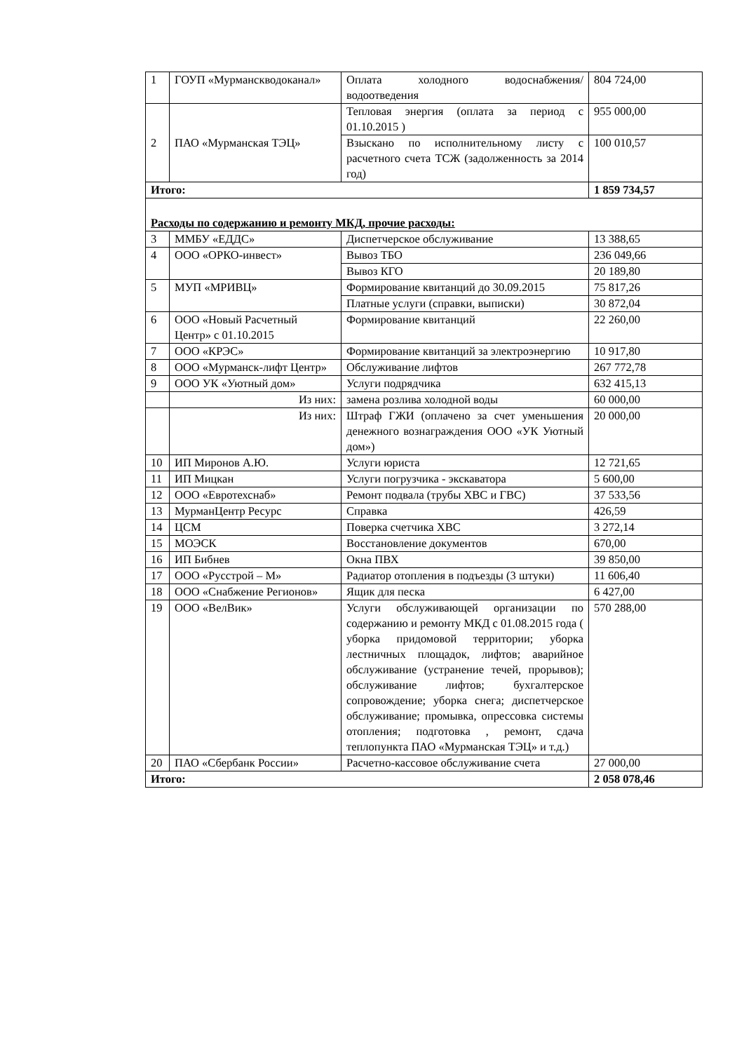| 1 | ГОУП «Мурманскводоканал» | Оплата холодного водоснабжения/водоотведения | 804 724,00 |
| 2 | ПАО «Мурманская ТЭЦ» | Тепловая энергия (оплата за период с 01.10.2015 ) | 955 000,00 |
| | | Взыскано по исполнительному листу с расчетного счета ТСЖ (задолженность за 2014 год) | 100 010,57 |
| Итого: | | | 1 859 734,57 |
| Расходы по содержанию и ремонту МКД, прочие расходы: | | | |
| 3 | ММБУ «ЕДДС» | Диспетчерское обслуживание | 13 388,65 |
| 4 | ООО «ОРКО-инвест» | Вывоз ТБО | 236 049,66 |
| | | Вывоз КГО | 20 189,80 |
| 5 | МУП «МРИВЦ» | Формирование квитанций до 30.09.2015 | 75 817,26 |
| | | Платные услуги (справки, выписки) | 30 872,04 |
| 6 | ООО «Новый Расчетный Центр» с 01.10.2015 | Формирование квитанций | 22 260,00 |
| 7 | ООО «КРЭС» | Формирование квитанций за электроэнергию | 10 917,80 |
| 8 | ООО «Мурманск-лифт Центр» | Обслуживание лифтов | 267 772,78 |
| 9 | ООО УК «Уютный дом» | Услуги подрядчика | 632 415,13 |
| | Из них: | замена розлива холодной воды | 60 000,00 |
| | Из них: | Штраф ГЖИ (оплачено за счет уменьшения денежного вознаграждения ООО «УК Уютный дом») | 20 000,00 |
| 10 | ИП Миронов А.Ю. | Услуги юриста | 12 721,65 |
| 11 | ИП Мицкан | Услуги погрузчика - экскаватора | 5 600,00 |
| 12 | ООО «Евротехснаб» | Ремонт подвала (трубы ХВС и ГВС) | 37 533,56 |
| 13 | МурманЦентр Ресурс | Справка | 426,59 |
| 14 | ЦСМ | Поверка счетчика ХВС | 3 272,14 |
| 15 | МОЭСК | Восстановление документов | 670,00 |
| 16 | ИП Бибнев | Окна ПВХ | 39 850,00 |
| 17 | ООО «Русстрой – М» | Радиатор отопления в подъезды (3 штуки) | 11 606,40 |
| 18 | ООО «Снабжение Регионов» | Ящик для песка | 6 427,00 |
| 19 | ООО «ВелВик» | Услуги обслуживающей организации по содержанию и ремонту МКД с 01.08.2015 года ( уборка придомовой территории; уборка лестничных площадок, лифтов; аварийное обслуживание (устранение течей, прорывов); обслуживание лифтов; бухгалтерское сопровождение; уборка снега; диспетчерское обслуживание; промывка, опрессовка системы отопления; подготовка , ремонт, сдача теплопункта ПАО «Мурманская ТЭЦ» и т.д.) | 570 288,00 |
| 20 | ПАО «Сбербанк России» | Расчетно-кассовое обслуживание счета | 27 000,00 |
| Итого: | | | 2 058 078,46 |